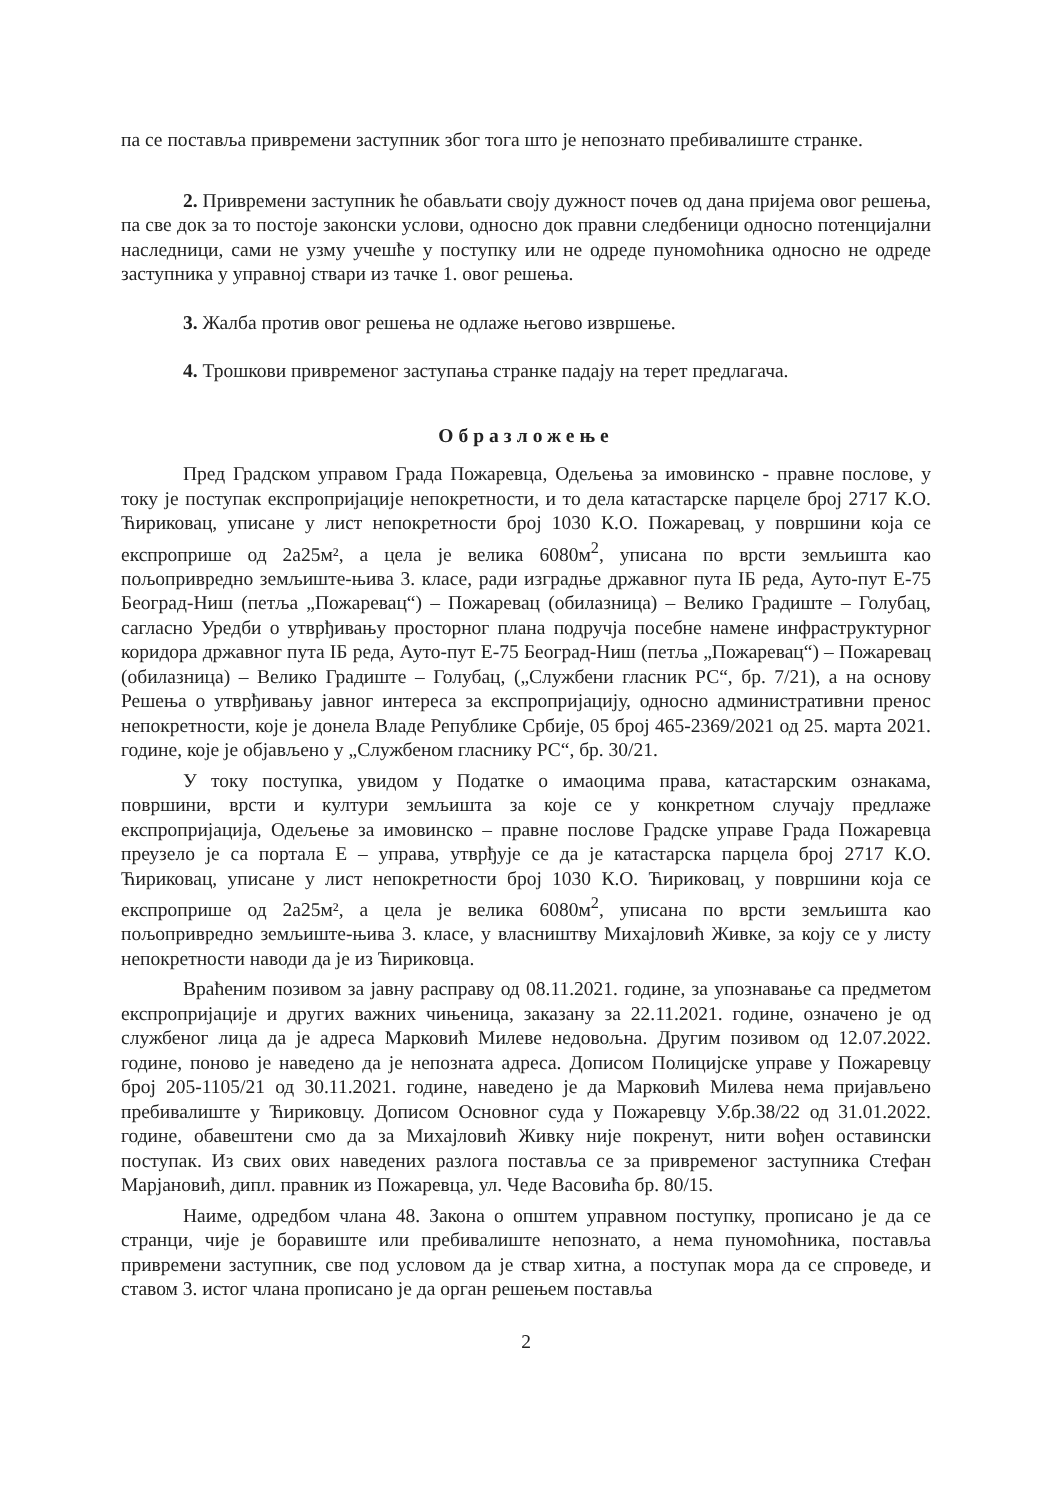па се поставља привремени заступник због тога што је непознато пребивалиште странке.
2. Привремени заступник ће обављати своју дужност почев од дана пријема овог решења, па све док за то постоје законски услови, односно док правни следбеници односно потенцијални наследници, сами не узму учешће у поступку или не одреде пуномоћника односно не одреде заступника у управној ствари из тачке 1. овог решења.
3. Жалба против овог решења не одлаже његово извршење.
4. Трошкови привременог заступања странке падају на терет предлагача.
Образложење
Пред Градском управом Града Пожаревца, Одељења за имовинско - правне послове, у току је поступак експропријације непокретности, и то дела катастарске парцеле број 2717 К.О. Ћириковац, уписане у лист непокретности број 1030 К.О. Пожаревац, у површини која се експроприше од 2а25м², а цела је велика 6080м<sup>2</sup>, уписана по врсти земљишта као пољопривредно земљиште-њива 3. класе, ради изградње државног пута IБ реда, Ауто-пут Е-75 Београд-Ниш (петља „Пожаревац“) – Пожаревац (обилазница) – Велико Градиште – Голубац, сагласно Уредби о утврђивању просторног плана подручја посебне намене инфраструктурног коридора државног пута IБ реда, Ауто-пут Е-75 Београд-Ниш (петља „Пожаревац“) – Пожаревац (обилазница) – Велико Градиште – Голубац, („Службени гласник РС“, бр. 7/21), а на основу Решења о утврђивању јавног интереса за експропријацију, односно административни пренос непокретности, које је донела Владе Републике Србије, 05 број 465-2369/2021 од 25. марта 2021. године, које је објављено у „Службеном гласнику РС“, бр. 30/21.
У току поступка, увидом у Податке о имаоцима права, катастарским ознакама, површини, врсти и култури земљишта за које се у конкретном случају предлаже експропријација, Одељење за имовинско – правне послове Градске управе Града Пожаревца преузело је са портала Е – управа, утврђује се да је катастарска парцела број 2717 К.О. Ћириковац, уписане у лист непокретности број 1030 К.О. Ћириковац, у површини која се експроприше од 2а25м², а цела је велика 6080м<sup>2</sup>, уписана по врсти земљишта као пољопривредно земљиште-њива 3. класе, у власништву Михајловић Живке, за коју се у листу непокретности наводи да је из Ћириковца.
Враћеним позивом за јавну расправу од 08.11.2021. године, за упознавање са предметом експропријације и других важних чињеница, заказану за 22.11.2021. године, означено је од службеног лица да је адреса Марковић Милеве недовољна. Другим позивом од 12.07.2022. године, поново је наведено да је непозната адреса. Дописом Полицијске управе у Пожаревцу број 205-1105/21 од 30.11.2021. године, наведено је да Марковић Милева нема пријављено пребивалиште у Ћириковцу. Дописом Основног суда у Пожаревцу У.бр.38/22 од 31.01.2022. године, обавештени смо да за Михајловић Живку није покренут, нити вођен оставински поступак. Из свих ових наведених разлога поставља се за привременог заступника Стефан Марјановић, дипл. правник из Пожаревца, ул. Чеде Васовића бр. 80/15.
Наиме, одредбом члана 48. Закона о општем управном поступку, прописано је да се странци, чије је боравиште или пребивалиште непознато, а нема пуномоћника, поставља привремени заступник, све под условом да је ствар хитна, а поступак мора да се спроведе, и ставом 3. истог члана прописано је да орган решењем поставља
2